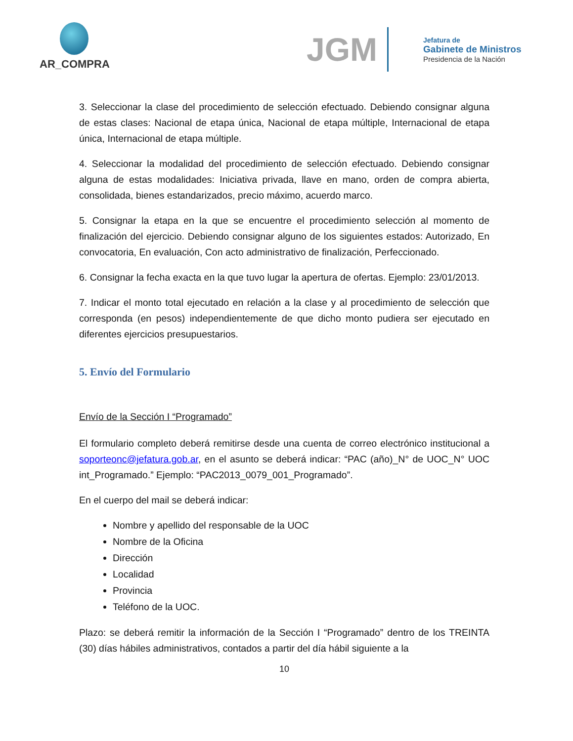AR_COMPRA
JGM
Jefatura de
Gabinete de Ministros
Presidencia de la Nación
3. Seleccionar la clase del procedimiento de selección efectuado. Debiendo consignar alguna de estas clases: Nacional de etapa única, Nacional de etapa múltiple, Internacional de etapa única, Internacional de etapa múltiple.
4. Seleccionar la modalidad del procedimiento de selección efectuado. Debiendo consignar alguna de estas modalidades: Iniciativa privada, llave en mano, orden de compra abierta, consolidada, bienes estandarizados, precio máximo, acuerdo marco.
5. Consignar la etapa en la que se encuentre el procedimiento selección al momento de finalización del ejercicio. Debiendo consignar alguno de los siguientes estados: Autorizado, En convocatoria, En evaluación, Con acto administrativo de finalización, Perfeccionado.
6. Consignar la fecha exacta en la que tuvo lugar la apertura de ofertas. Ejemplo: 23/01/2013.
7. Indicar el monto total ejecutado en relación a la clase y al procedimiento de selección que corresponda (en pesos) independientemente de que dicho monto pudiera ser ejecutado en diferentes ejercicios presupuestarios.
5. Envío del Formulario
Envío de la Sección I “Programado”
El formulario completo deberá remitirse desde una cuenta de correo electrónico institucional a soporteonc@jefatura.gob.ar, en el asunto se deberá indicar: “PAC (año)_N° de UOC_N° UOC int_Programado.” Ejemplo: “PAC2013_0079_001_Programado”.
En el cuerpo del mail se deberá indicar:
Nombre y apellido del responsable de la UOC
Nombre de la Oficina
Dirección
Localidad
Provincia
Teléfono de la UOC.
Plazo: se deberá remitir la información de la Sección I “Programado” dentro de los TREINTA (30) días hábiles administrativos, contados a partir del día hábil siguiente a la
10